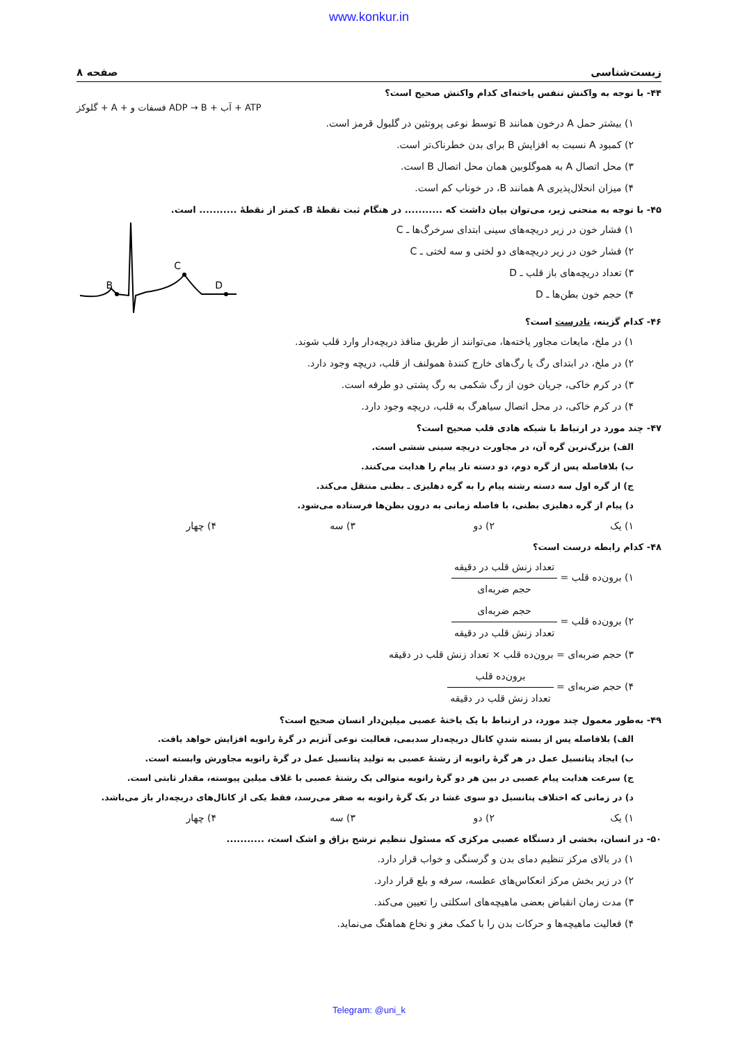www.konkur.in
زیست‌شناسی صفحه ۸
۴۴- با توجه به واکنش تنفس یاخته‌ای کدام واکنش صحیح است؟
گلوکز + A + فسفات و ADP → B + آب + ATP
۱) بیشتر حمل A درخون همانند B توسط نوعی پروتئین در گلبول قرمز است.
۲) کمبود A نسبت به افزایش B برای بدن خطرناک‌تر است.
۳) محل اتصال A به هموگلوبین همان محل اتصال B است.
۴) میزان انحلال‌پذیری A همانند B، در خوناب کم است.
۴۵- با توجه به منحنی زیر، می‌توان بیان داشت که ........... در هنگام ثبت نقطهٔ B، کمتر از نقطهٔ ........... است.
B
C
D
۱) فشار خون در زیر دریچه‌های سینی ابتدای سرخرگ‌ها ـ C
۲) فشار خون در زیر دریچه‌های دو لختی و سه لختی ـ C
۳) تعداد دریچه‌های باز قلب ـ D
۴) حجم خون بطن‌ها ـ D
۴۶- کدام گزینه، نادرست است؟
۱) در ملخ، مایعات مجاور یاخته‌ها، می‌توانند از طریق منافذ دریچه‌دار وارد قلب شوند.
۲) در ملخ، در ابتدای رگ یا رگ‌های خارج کنندهٔ همولنف از قلب، دریچه وجود دارد.
۳) در کرم خاکی، جریان خون از رگ شکمی به رگ پشتی دو طرفه است.
۴) در کرم خاکی، در محل اتصال سیاهرگ به قلب، دریچه وجود دارد.
۴۷- چند مورد در ارتباط با شبکه هادی قلب صحیح است؟
الف) بزرگ‌ترین گره آن، در مجاورت دریچه سینی ششی است.
ب) بلافاصله پس از گره دوم، دو دسته تار پیام را هدایت می‌کنند.
ج) از گره اول سه دسته رشته پیام را به گره دهلیزی ـ بطنی منتقل می‌کند.
د) پیام از گره دهلیزی بطنی، با فاصله زمانی به درون بطن‌ها فرستاده می‌شود.
۱) یک ۲) دو ۳) سه ۴) چهار
۴۸- کدام رابطه درست است؟
۱) برون‌ده قلب = تعداد زنش قلب در دقیقه حجم ضربه‌ای
۲) برون‌ده قلب = حجم ضربه‌ای تعداد زنش قلب در دقیقه
۳) حجم ضربه‌ای = برون‌ده قلب × تعداد زنش قلب در دقیقه
۴) حجم ضربه‌ای = برون‌ده قلب تعداد زنش قلب در دقیقه
۴۹- به‌طور معمول چند مورد، در ارتباط با یک یاختهٔ عصبی میلین‌دار انسان صحیح است؟
الف) بلافاصله پس از بسته شدنِ کانال دریچه‌دار سدیمی، فعالیت نوعی آنزیم در گرهٔ رانویه افزایش خواهد یافت.
ب) ایجاد پتانسیل عمل در هر گرهٔ رانویه از رشتهٔ عصبی به تولید پتانسیل عمل در گرهٔ رانویه مجاورش وابسته است.
ج) سرعت هدایت پیام عصبی در بین هر دو گرهٔ رانویه متوالی یک رشتهٔ عصبی با غلاف میلین پیوسته، مقدار ثابتی است.
د) در زمانی که اختلاف پتانسیل دو سوی غشا در یک گرهٔ رانویه به صفر می‌رسد، فقط یکی از کانال‌های دریچه‌دار باز می‌باشد.
۱) یک ۲) دو ۳) سه ۴) چهار
۵۰- در انسان، بخشی از دستگاه عصبی مرکزی که مسئول تنظیم ترشح بزاق و اشک است، ...........
۱) در بالای مرکز تنظیم دمای بدن و گرسنگی و خواب قرار دارد.
۲) در زیر بخش مرکز انعکاس‌های عطسه، سرفه و بلع قرار دارد.
۳) مدت زمان انقباض بعضی ماهیچه‌های اسکلتی را تعیین می‌کند.
۴) فعالیت ماهیچه‌ها و حرکات بدن را با کمک مغز و نخاع هماهنگ می‌نماید.
Telegram: @uni_k